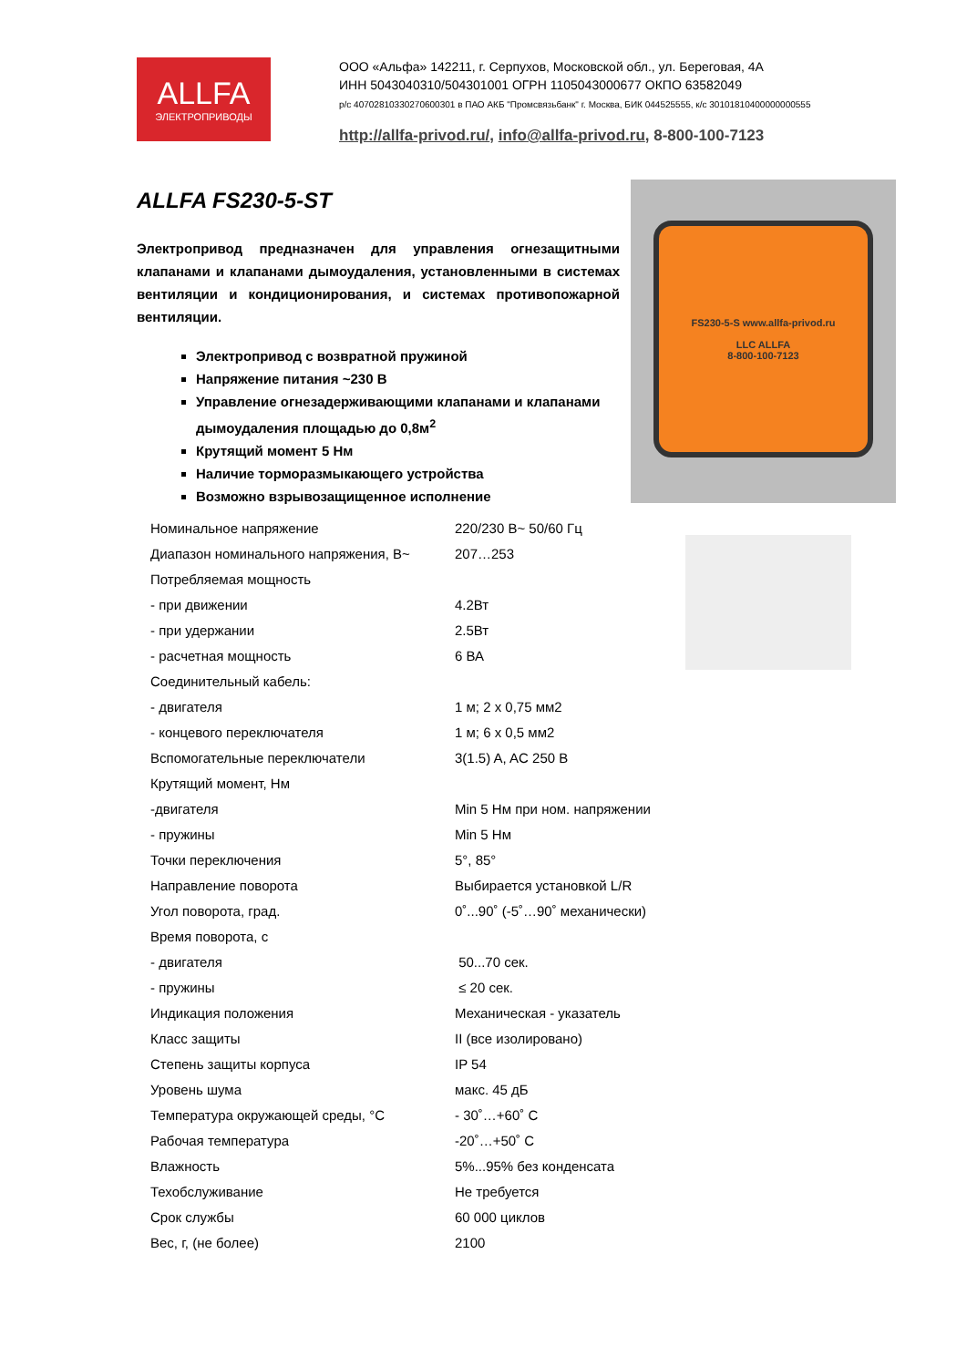ALLFA
ЭЛЕКТРОПРИВОДЫ
ООО «Альфа» 142211, г. Серпухов, Московской обл., ул. Береговая, 4А
ИНН 5043040310/504301001 ОГРН 1105043000677 ОКПО 63582049
р/с 40702810330270600301 в ПАО АКБ "Промсвязьбанк" г. Москва, БИК 044525555, к/с 30101810400000000555
http://allfa-privod.ru/, info@allfa-privod.ru, 8-800-100-7123
ALLFA FS230-5-ST
Электропривод предназначен для управления огнезащитными клапанами и клапанами дымоудаления, установленными в системах вентиляции и кондиционирования, и системах противопожарной вентиляции.
Электропривод с возвратной пружиной
Напряжение питания ~230 В
Управление огнезадерживающими клапанами и клапанами дымоудаления площадью до 0,8м<sup>2</sup>
Крутящий момент 5 Нм
Наличие торморазмыкающего устройства
Возможно взрывозащищенное исполнение
FS230-5-S www.allfa-privod.ru
LLC ALLFA
8-800-100-7123
| Номинальное напряжение | 220/230 В~ 50/60 Гц |
| Диапазон номинального напряжения, В~ | 207…253 |
| Потребляемая мощность | |
| - при движении | 4.2Вт |
| - при удержании | 2.5Вт |
| - расчетная мощность | 6 ВА |
| Соединительный кабель: | |
| - двигателя | 1 м; 2 х 0,75 мм2 |
| - концевого переключателя | 1 м; 6 х 0,5 мм2 |
| Вспомогательные переключатели | 3(1.5) A, AC 250 B |
| Крутящий момент, Нм | |
| -двигателя | Min 5 Нм при ном. напряжении |
| - пружины | Min 5 Нм |
| Точки переключения | 5°, 85° |
| Направление поворота | Выбирается установкой L/R |
| Угол поворота, град. | 0˚...90˚ (-5˚…90˚ механически) |
| Время поворота, с | |
| - двигателя | 50...70 сек. |
| - пружины | ≤ 20 сек. |
| Индикация положения | Механическая - указатель |
| Класс защиты | II (все изолировано) |
| Степень защиты корпуса | IP 54 |
| Уровень шума | макс. 45 дБ |
| Температура окружающей среды, °С | - 30˚…+60˚ С |
| Рабочая температура | -20˚…+50˚ С |
| Влажность | 5%...95% без конденсата |
| Техобслуживание | Не требуется |
| Срок службы | 60 000 циклов |
| Вес, г, (не более) | 2100 |